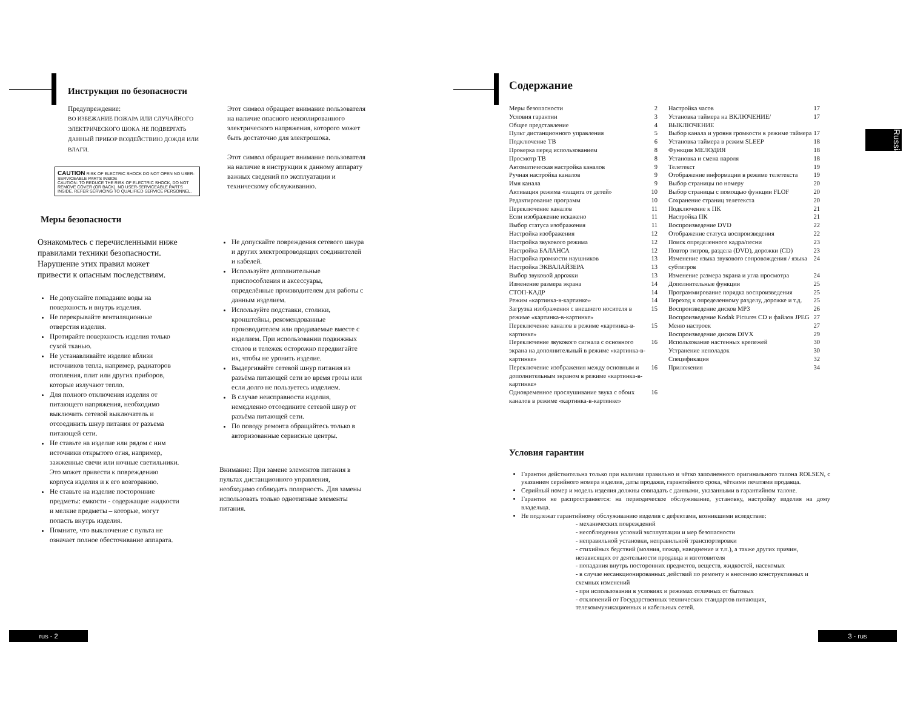Инструкция по безопасности
Предупреждение:
ВО ИЗБЕЖАНИЕ ПОЖАРА ИЛИ СЛУЧАЙНОГО ЭЛЕКТРИЧЕСКОГО ШОКА НЕ ПОДВЕРГАТЬ ДАННЫЙ ПРИБОР ВОЗДЕЙСТВИЮ ДОЖДЯ ИЛИ ВЛАГИ.
CAUTION RISK OF ELECTRIC SHOCK DO NOT OPEN NO USER-SERVICEABLE PARTS INSIDE
CAUTION: TO REDUCE THE RISK OF ELECTRIC SHOCK, DO NOT REMOVE COVER (OR BACK). NO USER-SERVICEABLE PARTS INSIDE. REFER SERVICING TO QUALIFIED SERVICE PERSONNEL.
Этот символ обращает внимание пользователя на наличие опасного неизолированного электрического напряжения, которого может быть достаточно для электрошока.
Этот символ обращает внимание пользователя на наличие в инструкции к данному аппарату важных сведений по эксплуатации и техническому обслуживанию.
Меры безопасности
Ознакомьтесь с перечисленными ниже правилами техники безопасности. Нарушение этих правил может привести к опасным последствиям.
Не допускайте попадание воды на поверхность и внутрь изделия.
Не перекрывайте вентиляционные отверстия изделия.
Протирайте поверхность изделия только сухой тканью.
Не устанавливайте изделие вблизи источников тепла, например, радиаторов отопления, плит или других приборов, которые излучают тепло.
Для полного отключения изделия от питающего напряжения, необходимо выключить сетевой выключатель и отсоединить шнур питания от разъема питающей сети.
Не ставьте на изделие или рядом с ним источники открытого огня, например, зажженные свечи или ночные светильники. Это может привести к повреждению корпуса изделия и к его возгоранию.
Не ставьте на изделие посторонние предметы: емкости - содержащие жидкости и мелкие предметы – которые, могут попасть внутрь изделия.
Помните, что выключение с пульта не означает полное обесточивание аппарата.
Не допускайте повреждения сетевого шнура и других электропроводящих соединителей и кабелей.
Используйте дополнительные приспособления и аксессуары, определённые производителем для работы с данным изделием.
Используйте подставки, столики, кронштейны, рекомендованные производителем или продаваемые вместе с изделием. При использовании подвижных столов и тележек осторожно передвигайте их, чтобы не уронить изделие.
Выдергивайте сетевой шнур питания из разъёма питающей сети во время грозы или если долго не пользуетесь изделием.
В случае неисправности изделия, немедленно отсоедините сетевой шнур от разъёма питающей сети.
По поводу ремонта обращайтесь только в авторизованные сервисные центры.
Внимание: При замене элементов питания в пультах дистанционного управления, необходимо соблюдать полярность. Для замены использовать только однотипные элементы питания.
Содержание
Меры безопасности 2
Условия гарантии 3
Общее представление 4
Пульт дистанционного управления 5
Подключение ТВ 6
Проверка перед использованием 8
Просмотр ТВ 8
Автоматическая настройка каналов 9
Ручная настройка каналов 9
Имя канала 9
Активация режима «защита от детей» 10
Редактирование программ 10
Переключение каналов 11
Если изображение искажено 11
Выбор статуса изображения 11
Настройка изображения 12
Настройка звукового режима 12
Настройка БАЛАНСА 12
Настройка громкости наушников 13
Настройка ЭКВАЛАЙЗЕРА 13
Выбор звуковой дорожки 13
Изменение размера экрана 14
СТОП-КАДР 14
Режим «картинка-в-картинке» 14
Загрузка изображения с внешнего носителя в режиме «картинка-в-картинке» 15
Переключение каналов в режиме «картинка-в-картинке» 15
Переключение звукового сигнала с основного экрана на дополнительный в режиме «картинка-в-картинке» 16
Переключение изображения между основным и дополнительным экраном в режиме «картинка-в-картинке» 16
Одновременное прослушивание звука с обоих каналов в режиме «картинка-в-картинке» 16
Настройка часов 17
Установка таймера на ВКЛЮЧЕНИЕ/ВЫКЛЮЧЕНИЕ 17
Выбор канала и уровня громкости в режиме таймера 17
Установка таймера в режим SLEEP 18
Функция МЕЛОДИЯ 18
Установка и смена пароля 18
Телетекст 19
Отображение информации в режиме телетекста 19
Выбор страницы по номеру 20
Выбор страницы с помощью функции FLOF 20
Сохранение страниц телетекста 20
Подключение к ПК 21
Настройка ПК 21
Воспроизведение DVD 22
Отображение статуса воспроизведения 22
Поиск определенного кадра/песни 23
Повтор титров, раздела (DVD), дорожки (CD) 23
Изменение языка звукового сопровождения / языка субтитров 24
Изменение размера экрана и угла просмотра 24
Дополнительные функции 25
Программирование порядка воспроизведения 25
Переход к определенному разделу, дорожке и т.д. 25
Воспроизведение дисков MP3 26
Воспроизведение Kodak Pictures CD и файлов JPEG 27
Меню настроек 27
Воспроизведение дисков DIVX 29
Использование настенных крепежей 30
Устранение неполадок 30
Спецификация 32
Приложения 34
Условия гарантии
Гарантия действительна только при наличии правильно и чётко заполненного оригинального талона ROLSEN, с указанием серийного номера изделия, даты продажи, гарантийного срока, чёткими печатями продавца.
Серийный номер и модель изделия должны совпадать с данными, указанными в гарантийном талоне.
Гарантия не распространяется: на периодическое обслуживание, установку, настройку изделия на дому владельца.
Не подлежат гарантийному обслуживанию изделия с дефектами, возникшими вследствие:
- механических повреждений
- несоблюдения условий эксплуатации и мер безопасности
- неправильной установки, неправильной транспортировки
- стихийных бедствий (молния, пожар, наводнение и т.п.), а также других причин, независящих от деятельности продавца и изготовителя
- попадания внутрь посторонних предметов, веществ, жидкостей, насекомых
- в случае несанкционированных действий по ремонту и внесению конструктивных и схемных изменений
- при использовании в условиях и режимах отличных от бытовых
- отклонений от Государственных технических стандартов питающих, телекоммуникационных и кабельных сетей.
Russian
rus - 2 3 - rus